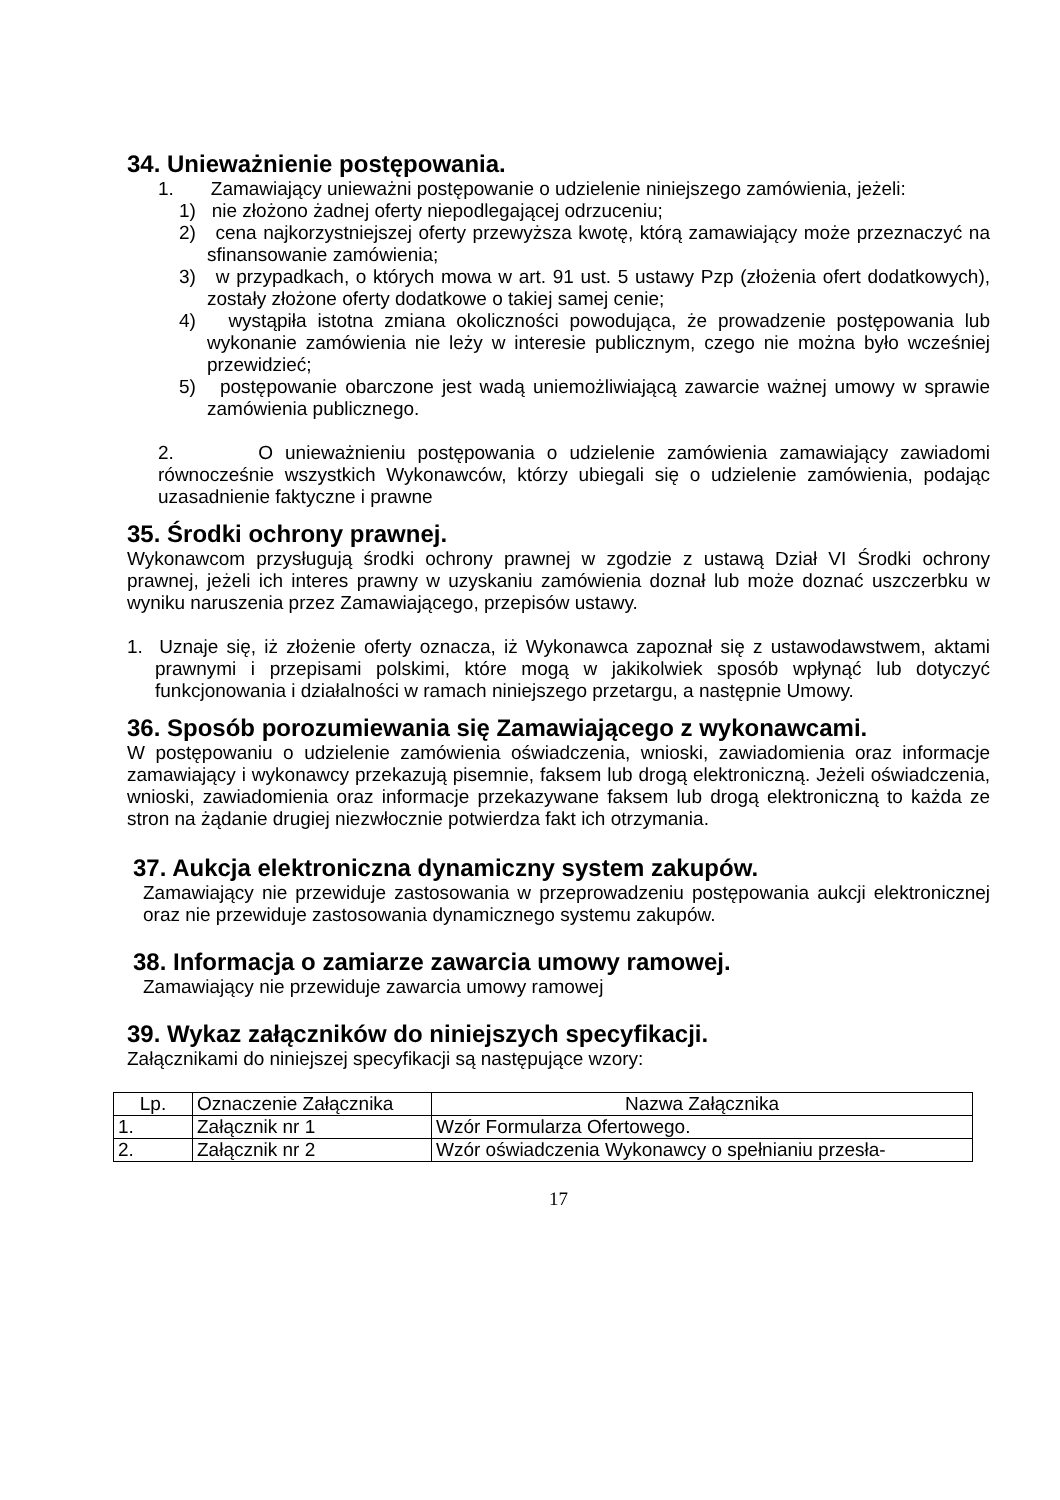34. Unieważnienie postępowania.
1. Zamawiający unieważni postępowanie o udzielenie niniejszego zamówienia, jeżeli:
1) nie złożono żadnej oferty niepodlegającej odrzuceniu;
2) cena najkorzystniejszej oferty przewyższa kwotę, którą zamawiający może przeznaczyć na sfinansowanie zamówienia;
3) w przypadkach, o których mowa w art. 91 ust. 5 ustawy Pzp (złożenia ofert dodatkowych), zostały złożone oferty dodatkowe o takiej samej cenie;
4) wystąpiła istotna zmiana okoliczności powodująca, że prowadzenie postępowania lub wykonanie zamówienia nie leży w interesie publicznym, czego nie można było wcześniej przewidzieć;
5) postępowanie obarczone jest wadą uniemożliwiającą zawarcie ważnej umowy w sprawie zamówienia publicznego.
2. O unieważnieniu postępowania o udzielenie zamówienia zamawiający zawiadomi równocześnie wszystkich Wykonawców, którzy ubiegali się o udzielenie zamówienia, podając uzasadnienie faktyczne i prawne
35. Środki ochrony prawnej.
Wykonawcom przysługują środki ochrony prawnej w zgodzie z ustawą Dział VI Środki ochrony prawnej, jeżeli ich interes prawny w uzyskaniu zamówienia doznał lub może doznać uszczerbku w wyniku naruszenia przez Zamawiającego, przepisów ustawy.
1. Uznaje się, iż złożenie oferty oznacza, iż Wykonawca zapoznał się z ustawodawstwem, aktami prawnymi i przepisami polskimi, które mogą w jakikolwiek sposób wpłynąć lub dotyczyć funkcjonowania i działalności w ramach niniejszego przetargu, a następnie Umowy.
36. Sposób porozumiewania się Zamawiającego z wykonawcami.
W postępowaniu o udzielenie zamówienia oświadczenia, wnioski, zawiadomienia oraz informacje zamawiający i wykonawcy przekazują pisemnie, faksem lub drogą elektroniczną. Jeżeli oświadczenia, wnioski, zawiadomienia oraz informacje przekazywane faksem lub drogą elektroniczną to każda ze stron na żądanie drugiej niezwłocznie potwierdza fakt ich otrzymania.
37. Aukcja elektroniczna dynamiczny system zakupów.
Zamawiający nie przewiduje zastosowania w przeprowadzeniu postępowania aukcji elektronicznej oraz nie przewiduje zastosowania dynamicznego systemu zakupów.
38. Informacja o zamiarze zawarcia umowy ramowej.
Zamawiający nie przewiduje zawarcia umowy ramowej
39. Wykaz załączników do niniejszych specyfikacji.
Załącznikami do niniejszej specyfikacji są następujące wzory:
| Lp. | Oznaczenie Załącznika | Nazwa Załącznika |
| --- | --- | --- |
| 1. | Załącznik nr 1 | Wzór Formularza Ofertowego. |
| 2. | Załącznik nr 2 | Wzór oświadczenia Wykonawcy o spełnianiu przesła- |
17